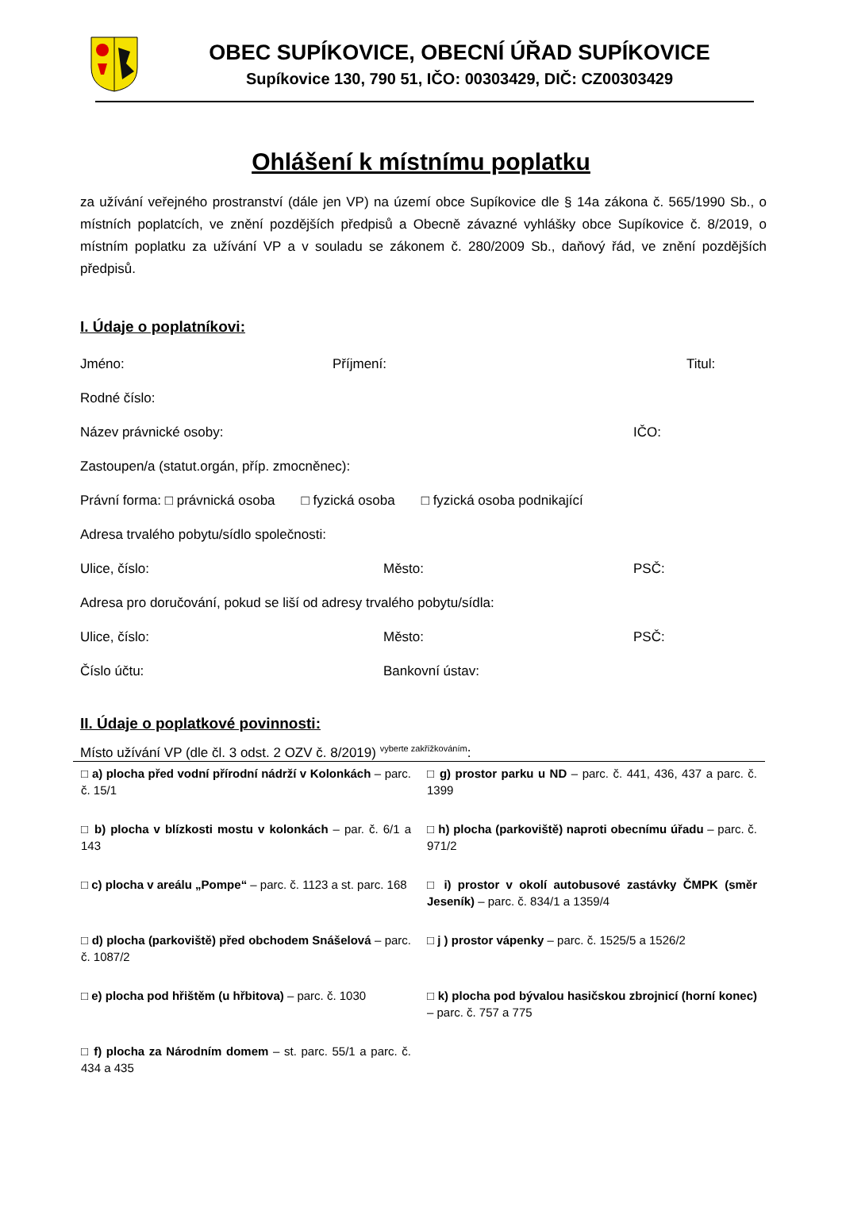OBEC SUPÍKOVICE, OBECNÍ ÚŘAD SUPÍKOVICE
Supíkovice 130, 790 51, IČO: 00303429, DIČ: CZ00303429
Ohlášení k místnímu poplatku
za užívání veřejného prostranství (dále jen VP) na území obce Supíkovice dle § 14a zákona č. 565/1990 Sb., o místních poplatcích, ve znění pozdějších předpisů a Obecně závazné vyhlášky obce Supíkovice č. 8/2019, o místním poplatku za užívání VP a v souladu se zákonem č. 280/2009 Sb., daňový řád, ve znění pozdějších předpisů.
I. Údaje o poplatníkovi:
Jméno: Příjmení: Titul:
Rodné číslo:
Název právnické osoby: IČO:
Zastoupen/a (statut.orgán, příp. zmocněnec):
Právní forma: □ právnická osoba □ fyzická osoba □ fyzická osoba podnikající
Adresa trvalého pobytu/sídlo společnosti:
Ulice, číslo: Město: PSČ:
Adresa pro doručování, pokud se liší od adresy trvalého pobytu/sídla:
Ulice, číslo: Město: PSČ:
Číslo účtu: Bankovní ústav:
II. Údaje o poplatkové povinnosti:
Místo užívání VP (dle čl. 3 odst. 2 OZV č. 8/2019) <sup>vyberte zakřížkováním</sup>:
| □ a) plocha před vodní přírodní nádrží v Kolonkách – parc. č. 15/1 | □ g) prostor parku u ND – parc. č. 441, 436, 437 a parc. č. 1399 |
| □ b) plocha v blízkosti mostu v kolonkách – par. č. 6/1 a 143 | □ h) plocha (parkoviště) naproti obecnímu úřadu – parc. č. 971/2 |
| □ c) plocha v areálu „Pompe“ – parc. č. 1123 a st. parc. 168 | □ i) prostor v okolí autobusové zastávky ČMPK (směr Jeseník) – parc. č. 834/1 a 1359/4 |
| □ d) plocha (parkoviště) před obchodem Snášelová – parc. č. 1087/2 | □ j ) prostor vápenky – parc. č. 1525/5 a 1526/2 |
| □ e) plocha pod hřištěm (u hřbitova) – parc. č. 1030 | □ k) plocha pod bývalou hasičskou zbrojnicí (horní konec) – parc. č. 757 a 775 |
| □ f) plocha za Národním domem – st. parc. 55/1 a parc. č. 434 a 435 | |